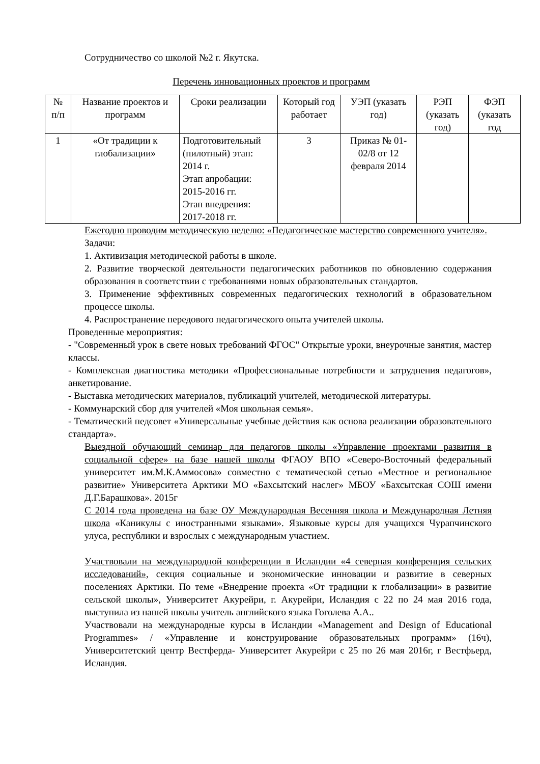Сотрудничество со школой №2 г. Якутска.
Перечень инновационных проектов и программ
| № п/п | Название проектов и программ | Сроки реализации | Который год работает | УЭП (указать год) | РЭП (указать год) | ФЭП (указать год |
| 1 | «От традиции к глобализации» | Подготовительный (пилотный) этап: 2014 г. Этап апробации: 2015-2016 гг. Этап внедрения: 2017-2018 гг. | 3 | Приказ № 01-02/8 от 12 февраля 2014 | | |
Ежегодно проводим методическую неделю: «Педагогическое мастерство современного учителя».
Задачи:
1. Активизация методической работы в школе.
2. Развитие творческой деятельности педагогических работников по обновлению содержания образования в соответствии с требованиями новых образовательных стандартов.
3. Применение эффективных современных педагогических технологий в образовательном процессе школы.
4. Распространение передового педагогического опыта учителей школы.
Проведенные мероприятия:
- "Современный урок в свете новых требований ФГОС" Открытые уроки, внеурочные занятия, мастер классы.
- Комплексная диагностика методики «Профессиональные потребности и затруднения педагогов», анкетирование.
- Выставка методических материалов, публикаций учителей, методической литературы.
- Коммунарский сбор для учителей «Моя школьная семья».
- Тематический педсовет «Универсальные учебные действия как основа реализации образовательного стандарта».
Выездной обучающий семинар для педагогов школы «Управление проектами развития в социальной сфере» на базе нашей школы ФГАОУ ВПО «Северо-Восточный федеральный университет им.М.К.Аммосова» совместно с тематической сетью «Местное и региональное развитие» Университета Арктики МО «Бахсытский наслег» МБОУ «Бахсытская СОШ имени Д.Г.Барашкова». 2015г
С 2014 года проведена на базе ОУ Международная Весенняя школа и Международная Летняя школа «Каникулы с иностранными языками». Языковые курсы для учащихся Чурапчинского улуса, республики и взрослых с международным участием.
Участвовали на международной конференции в Исландии «4 северная конференция сельских исследований», секция социальные и экономические инновации и развитие в северных поселениях Арктики. По теме «Внедрение проекта «От традиции к глобализации» в развитие сельской школы», Университет Акурейри, г. Акурейри, Исландия с 22 по 24 мая 2016 года, выступила из нашей школы учитель английского языка Гоголева А.А..
Участвовали на международные курсы в Исландии «Management and Design of Educational Programmes» / «Управление и конструирование образовательных программ» (16ч), Университетский центр Вестферда- Университет Акурейри с 25 по 26 мая 2016г, г Вестфьерд, Исландия.